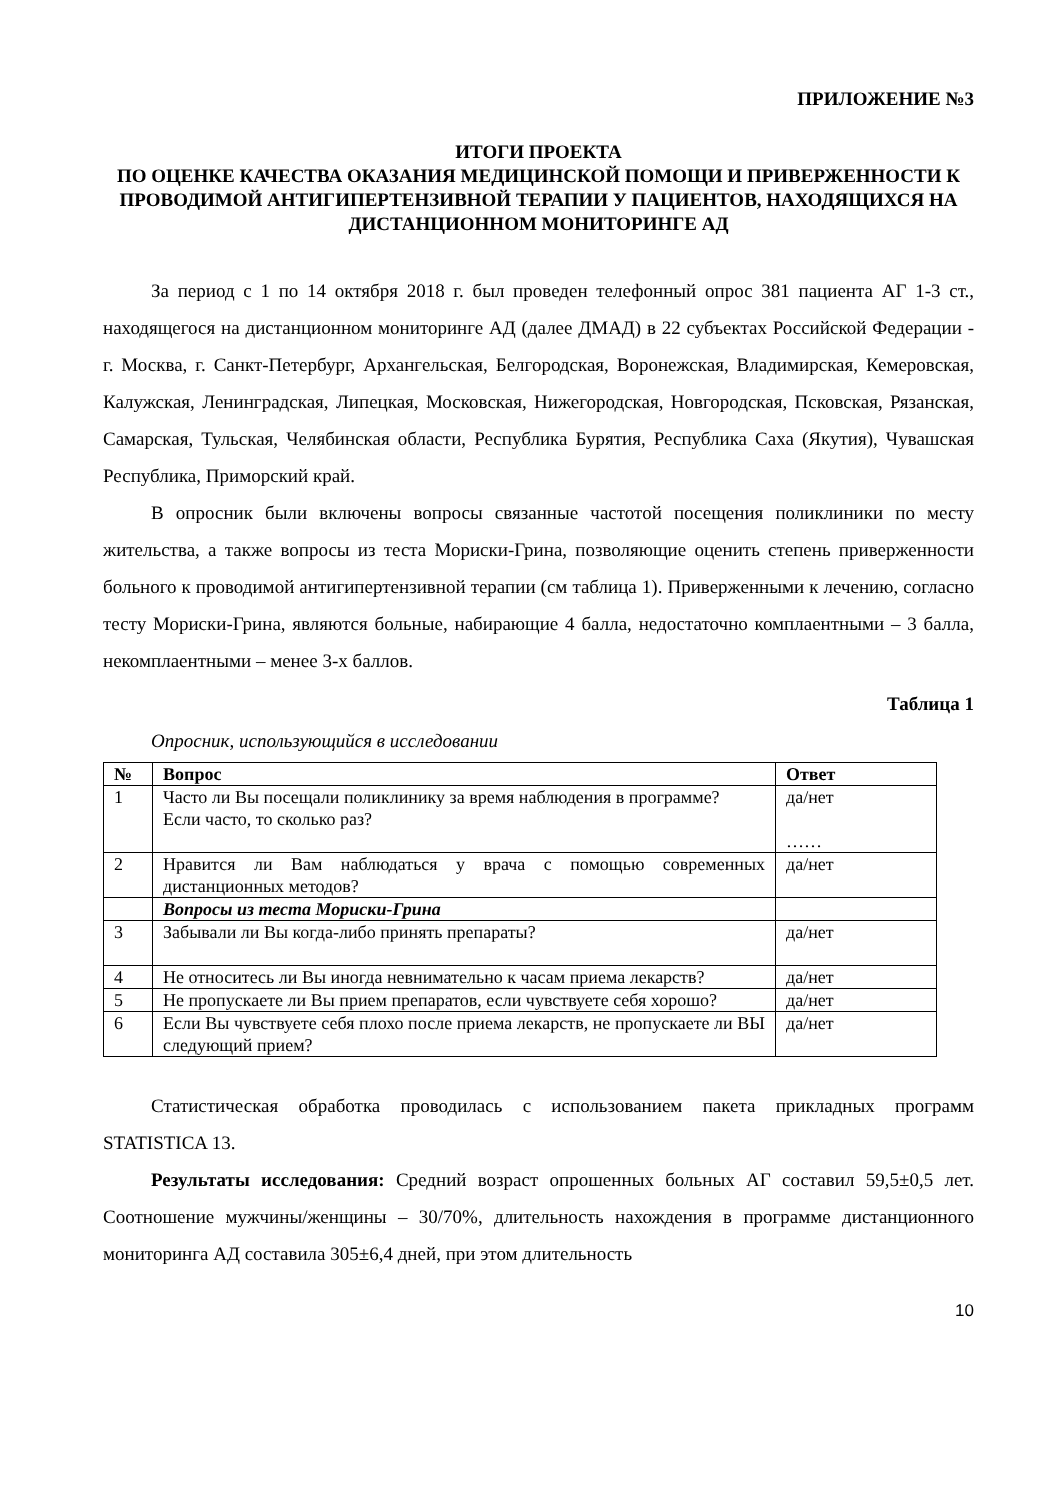ПРИЛОЖЕНИЕ №3
ИТОГИ ПРОЕКТА
ПО ОЦЕНКЕ КАЧЕСТВА ОКАЗАНИЯ МЕДИЦИНСКОЙ ПОМОЩИ И ПРИВЕРЖЕННОСТИ К ПРОВОДИМОЙ АНТИГИПЕРТЕНЗИВНОЙ ТЕРАПИИ У ПАЦИЕНТОВ, НАХОДЯЩИХСЯ НА ДИСТАНЦИОННОМ МОНИТОРИНГЕ АД
За период с 1 по 14 октября 2018 г. был проведен телефонный опрос 381 пациента АГ 1-3 ст., находящегося на дистанционном мониторинге АД (далее ДМАД) в 22 субъектах Российской Федерации - г. Москва, г. Санкт-Петербург, Архангельская, Белгородская, Воронежская, Владимирская, Кемеровская, Калужская, Ленинградская, Липецкая, Московская, Нижегородская, Новгородская, Псковская, Рязанская, Самарская, Тульская, Челябинская области, Республика Бурятия, Республика Саха (Якутия), Чувашская Республика, Приморский край.
В опросник были включены вопросы связанные частотой посещения поликлиники по месту жительства, а также вопросы из теста Мориски-Грина, позволяющие оценить степень приверженности больного к проводимой антигипертензивной терапии (см таблица 1). Приверженными к лечению, согласно тесту Мориски-Грина, являются больные, набирающие 4 балла, недостаточно комплаентными – 3 балла, некомплаентными – менее 3-х баллов.
Таблица 1
Опросник, использующийся в исследовании
| № | Вопрос | Ответ |
| --- | --- | --- |
| 1 | Часто ли Вы посещали поликлинику за время наблюдения в программе? Если часто, то сколько раз? | да/нет …… |
| 2 | Нравится ли Вам наблюдаться у врача с помощью современных дистанционных методов? | да/нет |
| | Вопросы из теста Мориски-Грина | |
| 3 | Забывали ли Вы когда-либо принять препараты? | да/нет |
| 4 | Не относитесь ли Вы иногда невнимательно к часам приема лекарств? | да/нет |
| 5 | Не пропускаете ли Вы прием препаратов, если чувствуете себя хорошо? | да/нет |
| 6 | Если Вы чувствуете себя плохо после приема лекарств, не пропускаете ли ВЫ следующий прием? | да/нет |
Статистическая обработка проводилась с использованием пакета прикладных программ STATISTICA 13.
Результаты исследования: Средний возраст опрошенных больных АГ составил 59,5±0,5 лет. Соотношение мужчины/женщины – 30/70%, длительность нахождения в программе дистанционного мониторинга АД составила 305±6,4 дней, при этом длительность
10